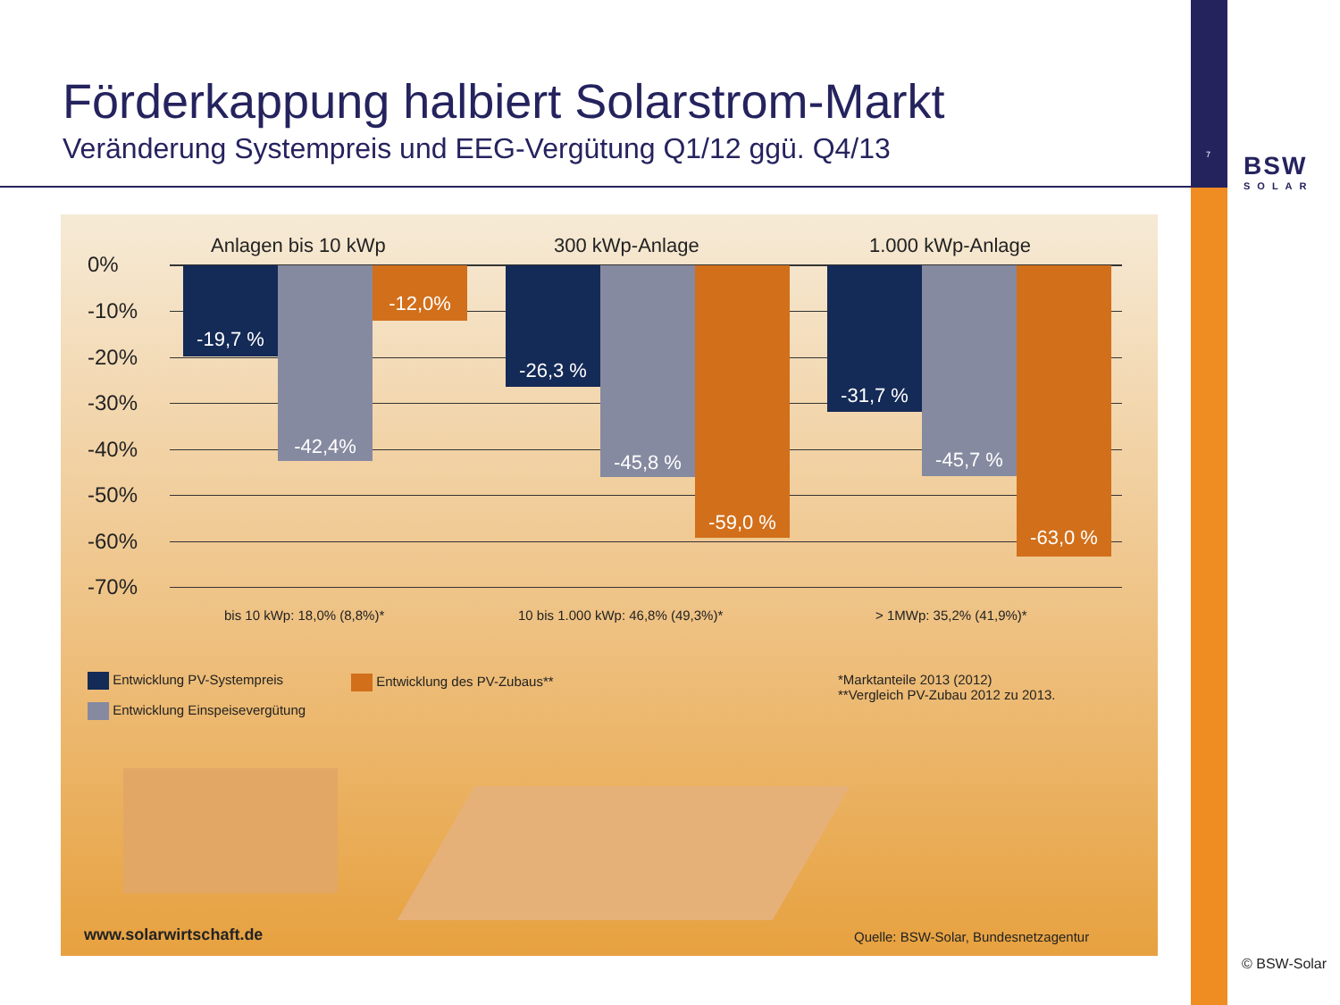Förderkappung halbiert Solarstrom-Markt
Veränderung Systempreis und EEG-Vergütung Q1/12 ggü. Q4/13
7 BSW
SOLAR
Anlagen bis 10 kWp 300 kWp-Anlage 1.000 kWp-Anlage
0%
-10%
-20%
-30%
-40%
-50%
-60%
-70%
-19,7 % -42,4% -12,0% -26,3 % -45,8 % -59,0 % -31,7 % -45,7 % -63,0 %
bis 10 kWp: 18,0% (8,8%)*
10 bis 1.000 kWp: 46,8% (49,3%)*
> 1MWp: 35,2% (41,9%)*
Entwicklung PV-Systempreis Entwicklung des PV-Zubaus**
Entwicklung Einspeisevergütung
*Marktanteile 2013 (2012)
**Vergleich PV-Zubau 2012 zu 2013.
www.solarwirtschaft.de
Quelle: BSW-Solar, Bundesnetzagentur
© BSW-Solar